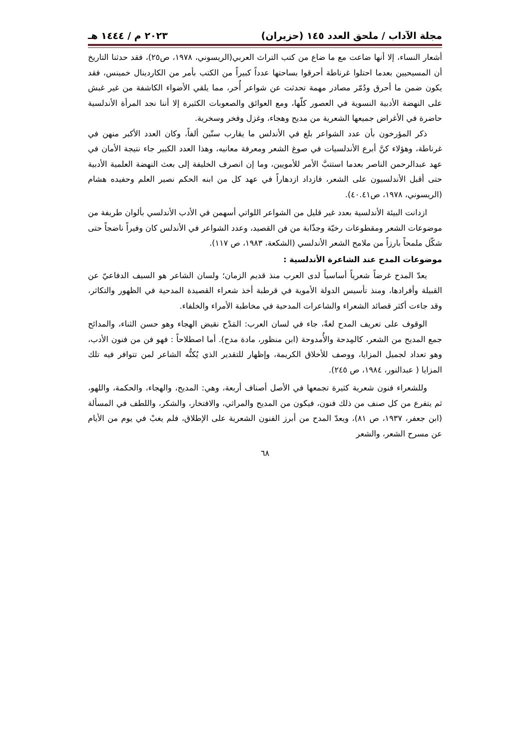مجلة الآداب / ملحق العدد ١٤٥ (حزيران) ٢٠٢٣ م / ١٤٤٤ هـ
أشعار النساء، إلا أنها ضاعت مع ما ضاع من كتب التراث العربي(الريسوني، ١٩٧٨، ص٢٥)، فقد حدثنا التاريخ أن المسيحيين بعدما احتلوا غرناطة أحرقوا بساحتها عدداً كبيراً من الكتب بأمر من الكاردينال خمينس، فقد يكون ضمن ما أحرق ودُمّر مصادر مهمة تحدثت عن شواعر أُخر، مما يلقي الأضواء الكاشفة من غير غبش على النهضة الأدبية النسوية في العصور كلّها، ومع العوائق والصعوبات الكثيرة إلا أننا نجد المرأة الأندلسية حاضرة في الأغراض جميعها الشعرية من مديح وهجاء، وغزل وفخر وسخرية.
ذكر المؤرخون بأن عدد الشواعر بلغ في الأندلس ما يقارب ستّين ألفاً، وكان العدد الأكبر منهن في غرناطة، وهؤلاء كنَّ أبرع الأندلسيات في صوغ الشعر ومعرفة معانيه، وهذا العدد الكبير جاء نتيجة الأمان في عهد عبدالرحمن الناصر بعدما استتبَّ الأمر للأمويين، وما إن انصرف الخليفة إلى بعث النهضة العلمية الأدبية حتى أقبل الأندلسيون على الشعر، فازداد ازدهاراً في عهد كل من ابنه الحكم نصير العلم وحفيده هشام (الريسوني، ١٩٧٨، ص٤٠.٤١).
ازدانت البيئة الأندلسية بعدد غير قليل من الشواعر اللواتي أسهمن في الأدب الأندلسي بألوان طريفة من موضوعات الشعر ومقطوعات رخيّة وجذّابة من فن القصيد، وعدد الشواعر في الأندلس كان وفيراً ناضجاً حتى شكّل ملمحاً بارزاً من ملامح الشعر الأندلسي (الشكعة، ١٩٨٣، ص ١١٧).
موضوعات المدح عند الشاعرة الأندلسية :
يعدّ المدح غرضاً شعرياً أساسياً لدى العرب منذ قديم الزمان؛ ولسان الشاعر هو السيف الدفاعيّ عن القبيلة وأفرادها، ومنذ تأسيس الدولة الأموية في قرطبة أخذ شعراء القصيدة المدحية في الظهور والتكاثر، وقد جاءت أكثر قصائد الشعراء والشاعرات المدحية في مخاطبة الأمراء والخلفاء.
الوقوف على تعريف المدح لغةً، جاء في لسان العرب: المَدْح نقيض الهجاء وهو حسن الثناء، والمدائح جمع المديح من الشعر، كالمِدحة والأُمدوحة (ابن منظور، مادة مدح). أما اصطلاحاً : فهو فن من فنون الأدب، وهو تعداد لجميل المزايا، ووصف للأخلاق الكريمة، وإظهار للتقدير الذي يُكنُّه الشاعر لمن تتوافر فيه تلك المزايا ( عبدالنور، ١٩٨٤، ص ٢٤٥).
وللشعراء فنون شعرية كثيرة تجمعها في الأصل أصناف أربعة، وهي: المديح، والهجاء، والحكمة، واللهو، ثم يتفرع من كل صنف من ذلك فنون، فيكون من المديح والمراثي، والافتخار، والشكر، واللطف في المسألة (ابن جعفر، ١٩٣٧، ص ٨١)، ويعدّ المدح من أبرز الفنون الشعرية على الإطلاق، فلم يغبْ في يوم من الأيام عن مسرح الشعر، والشعر
٦٨